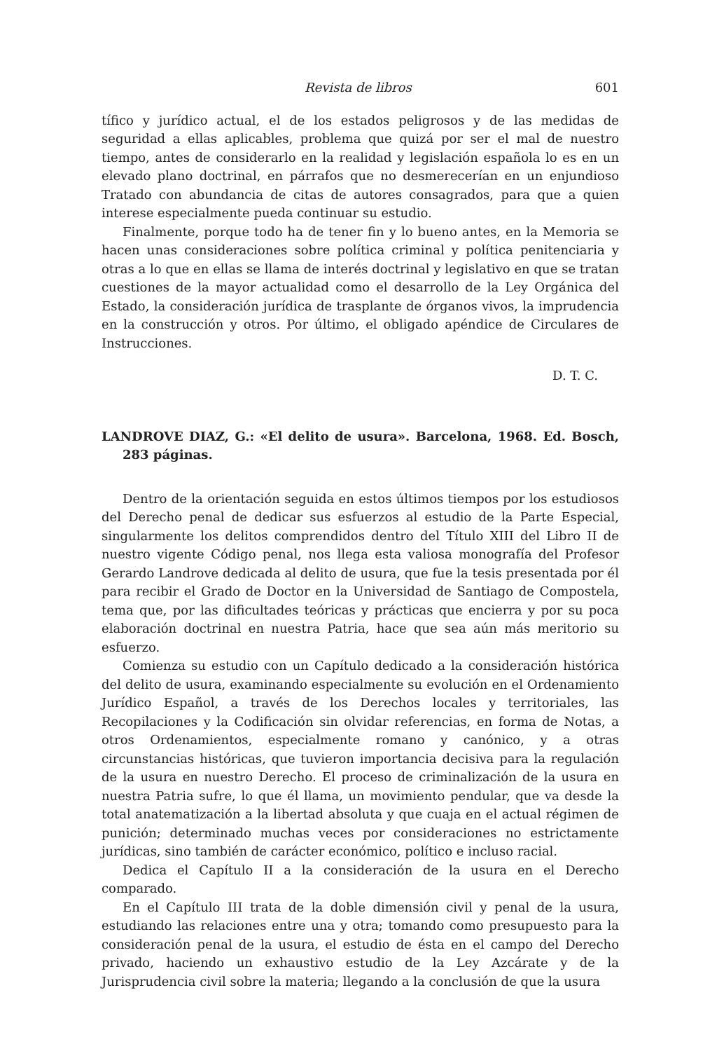Revista de libros 601
tífico y jurídico actual, el de los estados peligrosos y de las medidas de seguridad a ellas aplicables, problema que quizá por ser el mal de nuestro tiempo, antes de considerarlo en la realidad y legislación española lo es en un elevado plano doctrinal, en párrafos que no desmerecerían en un enjundioso Tratado con abundancia de citas de autores consagrados, para que a quien interese especialmente pueda continuar su estudio.
Finalmente, porque todo ha de tener fin y lo bueno antes, en la Memoria se hacen unas consideraciones sobre política criminal y política penitenciaria y otras a lo que en ellas se llama de interés doctrinal y legislativo en que se tratan cuestiones de la mayor actualidad como el desarrollo de la Ley Orgánica del Estado, la consideración jurídica de trasplante de órganos vivos, la imprudencia en la construcción y otros. Por último, el obligado apéndice de Circulares de Instrucciones.
D. T. C.
LANDROVE DIAZ, G.: «El delito de usura». Barcelona, 1968. Ed. Bosch, 283 páginas.
Dentro de la orientación seguida en estos últimos tiempos por los estudiosos del Derecho penal de dedicar sus esfuerzos al estudio de la Parte Especial, singularmente los delitos comprendidos dentro del Título XIII del Libro II de nuestro vigente Código penal, nos llega esta valiosa monografía del Profesor Gerardo Landrove dedicada al delito de usura, que fue la tesis presentada por él para recibir el Grado de Doctor en la Universidad de Santiago de Compostela, tema que, por las dificultades teóricas y prácticas que encierra y por su poca elaboración doctrinal en nuestra Patria, hace que sea aún más meritorio su esfuerzo.
Comienza su estudio con un Capítulo dedicado a la consideración histórica del delito de usura, examinando especialmente su evolución en el Ordenamiento Jurídico Español, a través de los Derechos locales y territoriales, las Recopilaciones y la Codificación sin olvidar referencias, en forma de Notas, a otros Ordenamientos, especialmente romano y canónico, y a otras circunstancias históricas, que tuvieron importancia decisiva para la regulación de la usura en nuestro Derecho. El proceso de criminalización de la usura en nuestra Patria sufre, lo que él llama, un movimiento pendular, que va desde la total anatematización a la libertad absoluta y que cuaja en el actual régimen de punición; determinado muchas veces por consideraciones no estrictamente jurídicas, sino también de carácter económico, político e incluso racial.
Dedica el Capítulo II a la consideración de la usura en el Derecho comparado.
En el Capítulo III trata de la doble dimensión civil y penal de la usura, estudiando las relaciones entre una y otra; tomando como presupuesto para la consideración penal de la usura, el estudio de ésta en el campo del Derecho privado, haciendo un exhaustivo estudio de la Ley Azcárate y de la Jurisprudencia civil sobre la materia; llegando a la conclusión de que la usura